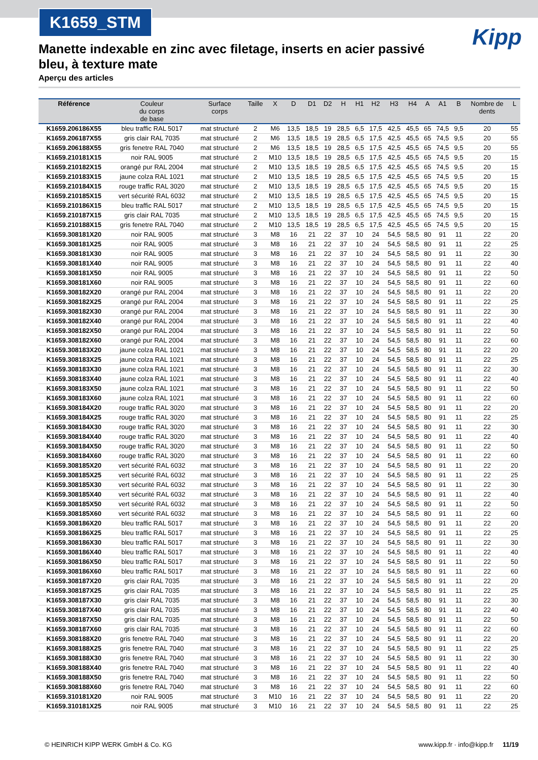K1659_STM
Kipp
Manette indexable en zinc avec filetage, inserts en acier passivé bleu, à texture mate
Aperçu des articles
| Référence | Couleur du corps de base | Surface corps | Taille | X | D | D1 | D2 | H | H1 | H2 | H3 | H4 | A | A1 | B | Nombre de dents | L |
| --- | --- | --- | --- | --- | --- | --- | --- | --- | --- | --- | --- | --- | --- | --- | --- | --- | --- |
| K1659.206186X55 | bleu traffic RAL 5017 | mat structuré | 2 | M6 | 13,5 | 18,5 | 19 | 28,5 | 6,5 | 17,5 | 42,5 | 45,5 | 65 | 74,5 | 9,5 | 20 | 55 |
| K1659.206187X55 | gris clair RAL 7035 | mat structuré | 2 | M6 | 13,5 | 18,5 | 19 | 28,5 | 6,5 | 17,5 | 42,5 | 45,5 | 65 | 74,5 | 9,5 | 20 | 55 |
| K1659.206188X55 | gris fenetre RAL 7040 | mat structuré | 2 | M6 | 13,5 | 18,5 | 19 | 28,5 | 6,5 | 17,5 | 42,5 | 45,5 | 65 | 74,5 | 9,5 | 20 | 55 |
| K1659.210181X15 | noir RAL 9005 | mat structuré | 2 | M10 | 13,5 | 18,5 | 19 | 28,5 | 6,5 | 17,5 | 42,5 | 45,5 | 65 | 74,5 | 9,5 | 20 | 15 |
| K1659.210182X15 | orangé pur RAL 2004 | mat structuré | 2 | M10 | 13,5 | 18,5 | 19 | 28,5 | 6,5 | 17,5 | 42,5 | 45,5 | 65 | 74,5 | 9,5 | 20 | 15 |
| K1659.210183X15 | jaune colza RAL 1021 | mat structuré | 2 | M10 | 13,5 | 18,5 | 19 | 28,5 | 6,5 | 17,5 | 42,5 | 45,5 | 65 | 74,5 | 9,5 | 20 | 15 |
| K1659.210184X15 | rouge traffic RAL 3020 | mat structuré | 2 | M10 | 13,5 | 18,5 | 19 | 28,5 | 6,5 | 17,5 | 42,5 | 45,5 | 65 | 74,5 | 9,5 | 20 | 15 |
| K1659.210185X15 | vert sécurité RAL 6032 | mat structuré | 2 | M10 | 13,5 | 18,5 | 19 | 28,5 | 6,5 | 17,5 | 42,5 | 45,5 | 65 | 74,5 | 9,5 | 20 | 15 |
| K1659.210186X15 | bleu traffic RAL 5017 | mat structuré | 2 | M10 | 13,5 | 18,5 | 19 | 28,5 | 6,5 | 17,5 | 42,5 | 45,5 | 65 | 74,5 | 9,5 | 20 | 15 |
| K1659.210187X15 | gris clair RAL 7035 | mat structuré | 2 | M10 | 13,5 | 18,5 | 19 | 28,5 | 6,5 | 17,5 | 42,5 | 45,5 | 65 | 74,5 | 9,5 | 20 | 15 |
| K1659.210188X15 | gris fenetre RAL 7040 | mat structuré | 2 | M10 | 13,5 | 18,5 | 19 | 28,5 | 6,5 | 17,5 | 42,5 | 45,5 | 65 | 74,5 | 9,5 | 20 | 15 |
| K1659.308181X20 | noir RAL 9005 | mat structuré | 3 | M8 | 16 | 21 | 22 | 37 | 10 | 24 | 54,5 | 58,5 | 80 | 91 | 11 | 22 | 20 |
| K1659.308181X25 | noir RAL 9005 | mat structuré | 3 | M8 | 16 | 21 | 22 | 37 | 10 | 24 | 54,5 | 58,5 | 80 | 91 | 11 | 22 | 25 |
| K1659.308181X30 | noir RAL 9005 | mat structuré | 3 | M8 | 16 | 21 | 22 | 37 | 10 | 24 | 54,5 | 58,5 | 80 | 91 | 11 | 22 | 30 |
| K1659.308181X40 | noir RAL 9005 | mat structuré | 3 | M8 | 16 | 21 | 22 | 37 | 10 | 24 | 54,5 | 58,5 | 80 | 91 | 11 | 22 | 40 |
| K1659.308181X50 | noir RAL 9005 | mat structuré | 3 | M8 | 16 | 21 | 22 | 37 | 10 | 24 | 54,5 | 58,5 | 80 | 91 | 11 | 22 | 50 |
| K1659.308181X60 | noir RAL 9005 | mat structuré | 3 | M8 | 16 | 21 | 22 | 37 | 10 | 24 | 54,5 | 58,5 | 80 | 91 | 11 | 22 | 60 |
| K1659.308182X20 | orangé pur RAL 2004 | mat structuré | 3 | M8 | 16 | 21 | 22 | 37 | 10 | 24 | 54,5 | 58,5 | 80 | 91 | 11 | 22 | 20 |
| K1659.308182X25 | orangé pur RAL 2004 | mat structuré | 3 | M8 | 16 | 21 | 22 | 37 | 10 | 24 | 54,5 | 58,5 | 80 | 91 | 11 | 22 | 25 |
| K1659.308182X30 | orangé pur RAL 2004 | mat structuré | 3 | M8 | 16 | 21 | 22 | 37 | 10 | 24 | 54,5 | 58,5 | 80 | 91 | 11 | 22 | 30 |
| K1659.308182X40 | orangé pur RAL 2004 | mat structuré | 3 | M8 | 16 | 21 | 22 | 37 | 10 | 24 | 54,5 | 58,5 | 80 | 91 | 11 | 22 | 40 |
| K1659.308182X50 | orangé pur RAL 2004 | mat structuré | 3 | M8 | 16 | 21 | 22 | 37 | 10 | 24 | 54,5 | 58,5 | 80 | 91 | 11 | 22 | 50 |
| K1659.308182X60 | orangé pur RAL 2004 | mat structuré | 3 | M8 | 16 | 21 | 22 | 37 | 10 | 24 | 54,5 | 58,5 | 80 | 91 | 11 | 22 | 60 |
| K1659.308183X20 | jaune colza RAL 1021 | mat structuré | 3 | M8 | 16 | 21 | 22 | 37 | 10 | 24 | 54,5 | 58,5 | 80 | 91 | 11 | 22 | 20 |
| K1659.308183X25 | jaune colza RAL 1021 | mat structuré | 3 | M8 | 16 | 21 | 22 | 37 | 10 | 24 | 54,5 | 58,5 | 80 | 91 | 11 | 22 | 25 |
| K1659.308183X30 | jaune colza RAL 1021 | mat structuré | 3 | M8 | 16 | 21 | 22 | 37 | 10 | 24 | 54,5 | 58,5 | 80 | 91 | 11 | 22 | 30 |
| K1659.308183X40 | jaune colza RAL 1021 | mat structuré | 3 | M8 | 16 | 21 | 22 | 37 | 10 | 24 | 54,5 | 58,5 | 80 | 91 | 11 | 22 | 40 |
| K1659.308183X50 | jaune colza RAL 1021 | mat structuré | 3 | M8 | 16 | 21 | 22 | 37 | 10 | 24 | 54,5 | 58,5 | 80 | 91 | 11 | 22 | 50 |
| K1659.308183X60 | jaune colza RAL 1021 | mat structuré | 3 | M8 | 16 | 21 | 22 | 37 | 10 | 24 | 54,5 | 58,5 | 80 | 91 | 11 | 22 | 60 |
| K1659.308184X20 | rouge traffic RAL 3020 | mat structuré | 3 | M8 | 16 | 21 | 22 | 37 | 10 | 24 | 54,5 | 58,5 | 80 | 91 | 11 | 22 | 20 |
| K1659.308184X25 | rouge traffic RAL 3020 | mat structuré | 3 | M8 | 16 | 21 | 22 | 37 | 10 | 24 | 54,5 | 58,5 | 80 | 91 | 11 | 22 | 25 |
| K1659.308184X30 | rouge traffic RAL 3020 | mat structuré | 3 | M8 | 16 | 21 | 22 | 37 | 10 | 24 | 54,5 | 58,5 | 80 | 91 | 11 | 22 | 30 |
| K1659.308184X40 | rouge traffic RAL 3020 | mat structuré | 3 | M8 | 16 | 21 | 22 | 37 | 10 | 24 | 54,5 | 58,5 | 80 | 91 | 11 | 22 | 40 |
| K1659.308184X50 | rouge traffic RAL 3020 | mat structuré | 3 | M8 | 16 | 21 | 22 | 37 | 10 | 24 | 54,5 | 58,5 | 80 | 91 | 11 | 22 | 50 |
| K1659.308184X60 | rouge traffic RAL 3020 | mat structuré | 3 | M8 | 16 | 21 | 22 | 37 | 10 | 24 | 54,5 | 58,5 | 80 | 91 | 11 | 22 | 60 |
| K1659.308185X20 | vert sécurité RAL 6032 | mat structuré | 3 | M8 | 16 | 21 | 22 | 37 | 10 | 24 | 54,5 | 58,5 | 80 | 91 | 11 | 22 | 20 |
| K1659.308185X25 | vert sécurité RAL 6032 | mat structuré | 3 | M8 | 16 | 21 | 22 | 37 | 10 | 24 | 54,5 | 58,5 | 80 | 91 | 11 | 22 | 25 |
| K1659.308185X30 | vert sécurité RAL 6032 | mat structuré | 3 | M8 | 16 | 21 | 22 | 37 | 10 | 24 | 54,5 | 58,5 | 80 | 91 | 11 | 22 | 30 |
| K1659.308185X40 | vert sécurité RAL 6032 | mat structuré | 3 | M8 | 16 | 21 | 22 | 37 | 10 | 24 | 54,5 | 58,5 | 80 | 91 | 11 | 22 | 40 |
| K1659.308185X50 | vert sécurité RAL 6032 | mat structuré | 3 | M8 | 16 | 21 | 22 | 37 | 10 | 24 | 54,5 | 58,5 | 80 | 91 | 11 | 22 | 50 |
| K1659.308185X60 | vert sécurité RAL 6032 | mat structuré | 3 | M8 | 16 | 21 | 22 | 37 | 10 | 24 | 54,5 | 58,5 | 80 | 91 | 11 | 22 | 60 |
| K1659.308186X20 | bleu traffic RAL 5017 | mat structuré | 3 | M8 | 16 | 21 | 22 | 37 | 10 | 24 | 54,5 | 58,5 | 80 | 91 | 11 | 22 | 20 |
| K1659.308186X25 | bleu traffic RAL 5017 | mat structuré | 3 | M8 | 16 | 21 | 22 | 37 | 10 | 24 | 54,5 | 58,5 | 80 | 91 | 11 | 22 | 25 |
| K1659.308186X30 | bleu traffic RAL 5017 | mat structuré | 3 | M8 | 16 | 21 | 22 | 37 | 10 | 24 | 54,5 | 58,5 | 80 | 91 | 11 | 22 | 30 |
| K1659.308186X40 | bleu traffic RAL 5017 | mat structuré | 3 | M8 | 16 | 21 | 22 | 37 | 10 | 24 | 54,5 | 58,5 | 80 | 91 | 11 | 22 | 40 |
| K1659.308186X50 | bleu traffic RAL 5017 | mat structuré | 3 | M8 | 16 | 21 | 22 | 37 | 10 | 24 | 54,5 | 58,5 | 80 | 91 | 11 | 22 | 50 |
| K1659.308186X60 | bleu traffic RAL 5017 | mat structuré | 3 | M8 | 16 | 21 | 22 | 37 | 10 | 24 | 54,5 | 58,5 | 80 | 91 | 11 | 22 | 60 |
| K1659.308187X20 | gris clair RAL 7035 | mat structuré | 3 | M8 | 16 | 21 | 22 | 37 | 10 | 24 | 54,5 | 58,5 | 80 | 91 | 11 | 22 | 20 |
| K1659.308187X25 | gris clair RAL 7035 | mat structuré | 3 | M8 | 16 | 21 | 22 | 37 | 10 | 24 | 54,5 | 58,5 | 80 | 91 | 11 | 22 | 25 |
| K1659.308187X30 | gris clair RAL 7035 | mat structuré | 3 | M8 | 16 | 21 | 22 | 37 | 10 | 24 | 54,5 | 58,5 | 80 | 91 | 11 | 22 | 30 |
| K1659.308187X40 | gris clair RAL 7035 | mat structuré | 3 | M8 | 16 | 21 | 22 | 37 | 10 | 24 | 54,5 | 58,5 | 80 | 91 | 11 | 22 | 40 |
| K1659.308187X50 | gris clair RAL 7035 | mat structuré | 3 | M8 | 16 | 21 | 22 | 37 | 10 | 24 | 54,5 | 58,5 | 80 | 91 | 11 | 22 | 50 |
| K1659.308187X60 | gris clair RAL 7035 | mat structuré | 3 | M8 | 16 | 21 | 22 | 37 | 10 | 24 | 54,5 | 58,5 | 80 | 91 | 11 | 22 | 60 |
| K1659.308188X20 | gris fenetre RAL 7040 | mat structuré | 3 | M8 | 16 | 21 | 22 | 37 | 10 | 24 | 54,5 | 58,5 | 80 | 91 | 11 | 22 | 20 |
| K1659.308188X25 | gris fenetre RAL 7040 | mat structuré | 3 | M8 | 16 | 21 | 22 | 37 | 10 | 24 | 54,5 | 58,5 | 80 | 91 | 11 | 22 | 25 |
| K1659.308188X30 | gris fenetre RAL 7040 | mat structuré | 3 | M8 | 16 | 21 | 22 | 37 | 10 | 24 | 54,5 | 58,5 | 80 | 91 | 11 | 22 | 30 |
| K1659.308188X40 | gris fenetre RAL 7040 | mat structuré | 3 | M8 | 16 | 21 | 22 | 37 | 10 | 24 | 54,5 | 58,5 | 80 | 91 | 11 | 22 | 40 |
| K1659.308188X50 | gris fenetre RAL 7040 | mat structuré | 3 | M8 | 16 | 21 | 22 | 37 | 10 | 24 | 54,5 | 58,5 | 80 | 91 | 11 | 22 | 50 |
| K1659.308188X60 | gris fenetre RAL 7040 | mat structuré | 3 | M8 | 16 | 21 | 22 | 37 | 10 | 24 | 54,5 | 58,5 | 80 | 91 | 11 | 22 | 60 |
| K1659.310181X20 | noir RAL 9005 | mat structuré | 3 | M10 | 16 | 21 | 22 | 37 | 10 | 24 | 54,5 | 58,5 | 80 | 91 | 11 | 22 | 20 |
| K1659.310181X25 | noir RAL 9005 | mat structuré | 3 | M10 | 16 | 21 | 22 | 37 | 10 | 24 | 54,5 | 58,5 | 80 | 91 | 11 | 22 | 25 |
© HEINRICH KIPP WERK GmbH & Co. KG www.kipp.fr · info@kipp.fr 11/19